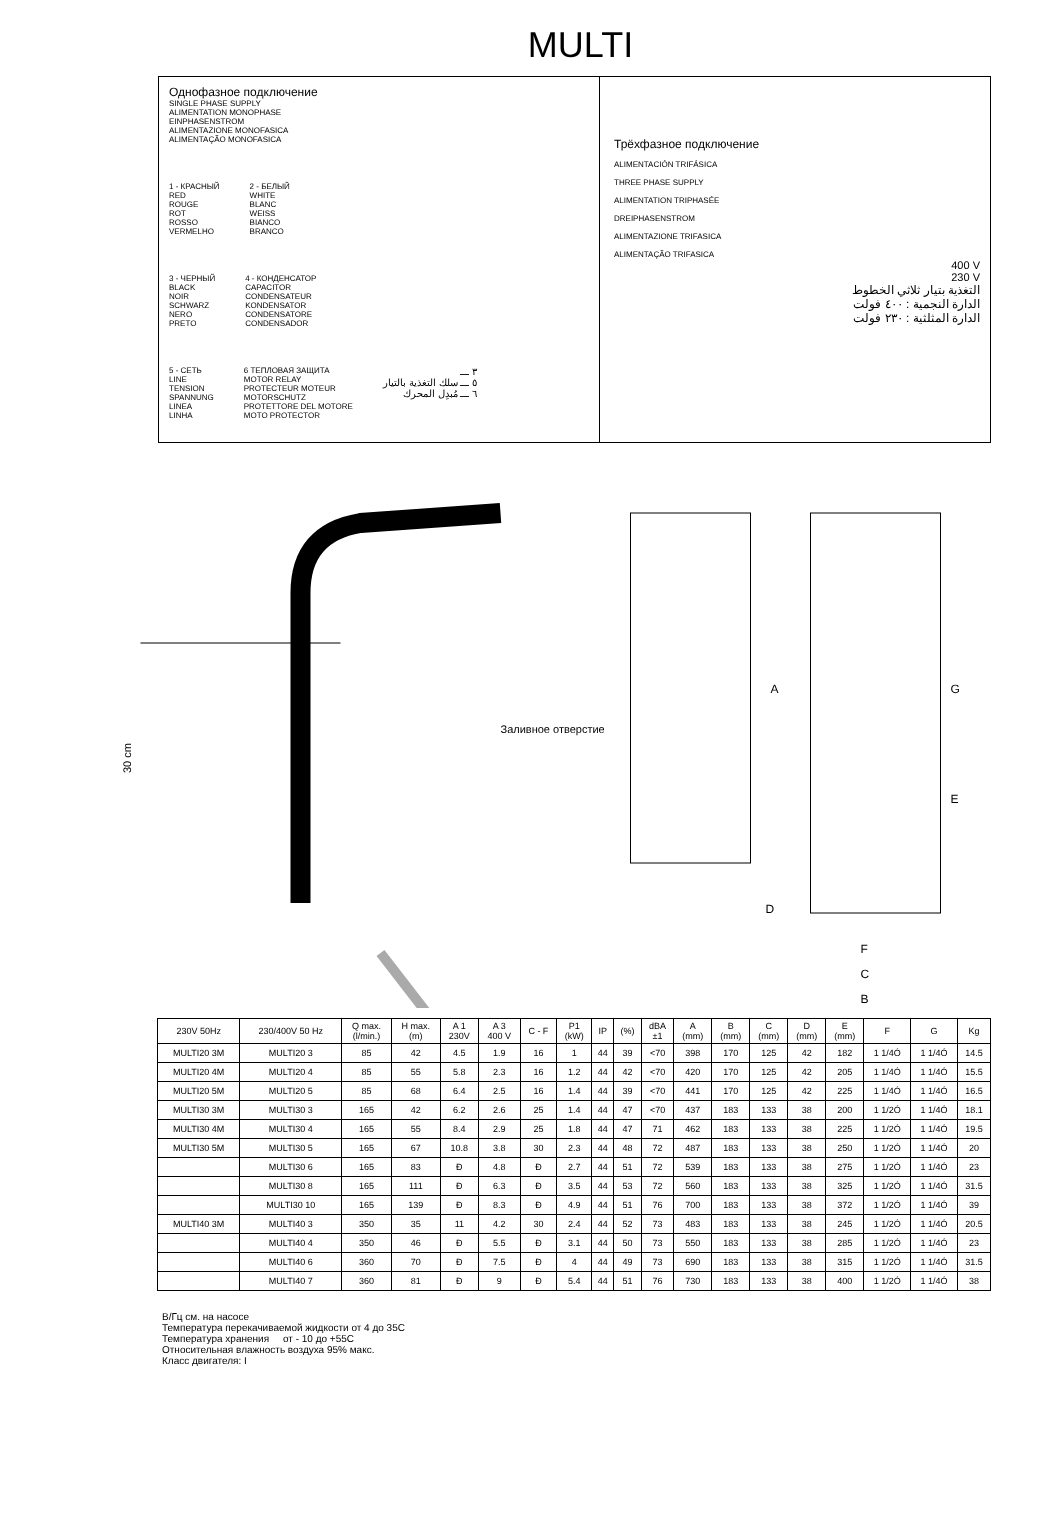MULTI
Однофазное подключение
SINGLE PHASE SUPPLY
ALIMENTATION MONOPHASE
EINPHASENSTROM
ALIMENTAZIONE MONOFASICA
ALIMENTAÇÃO MONOFASICA
1 - КРАСНЫЙ
RED
ROUGE
ROT
ROSSO
VERMELHO
2 - БЕЛЫЙ
WHITE
BLANC
WEISS
BIANCO
BRANCO
3 - ЧЕРНЫЙ
BLACK
NOIR
SCHWARZ
NERO
PRETO
4 - КОНДЕНСАТОР
CAPACITOR
CONDENSATEUR
KONDENSATOR
CONDENSATORE
CONDENSADOR
5 - СЕТЬ
LINE
TENSION
SPANNUNG
LINEA
LINHA
6 ТЕПЛОВАЯ ЗАЩИТА
MOTOR RELAY
PROTECTEUR MOTEUR
MOTORSCHUTZ
PROTETTORE DEL MOTORE
MOTO PROTECTOR
٣ ـــ
٥ ـــ سلك التغذية بالتيار
٦ ـــ مُبدِل المحرك
Трёхфазное подключение
ALIMENTACIÓN TRIFÁSICA
THREE PHASE SUPPLY
ALIMENTATION TRIPHASÉE
DREIPHASENSTROM
ALIMENTAZIONE TRIFASICA
ALIMENTAÇÃO TRIFASICA
400 V
230 V
التغذية بتيار ثلاثي الخطوط
الدارة النجمية : ٤٠٠ فولت
الدارة المثلثية : ٢٣٠ فولت
30 cm
Заливное отверстие
A
G
E
D
F
C
B
| 230V 50Hz | 230/400V 50 Hz | Q max. (l/min.) | H max. (m) | A 1 230V | A 3 400 V | C - F | P1 (kW) | IP | (%) | dBA ±1 | A (mm) | B (mm) | C (mm) | D (mm) | E (mm) | F | G | Kg |
| --- | --- | --- | --- | --- | --- | --- | --- | --- | --- | --- | --- | --- | --- | --- | --- | --- | --- | --- |
| MULTI20 3M | MULTI20 3 | 85 | 42 | 4.5 | 1.9 | 16 | 1 | 44 | 39 | <70 | 398 | 170 | 125 | 42 | 182 | 1 1/4Ó | 1 1/4Ó | 14.5 |
| MULTI20 4M | MULTI20 4 | 85 | 55 | 5.8 | 2.3 | 16 | 1.2 | 44 | 42 | <70 | 420 | 170 | 125 | 42 | 205 | 1 1/4Ó | 1 1/4Ó | 15.5 |
| MULTI20 5M | MULTI20 5 | 85 | 68 | 6.4 | 2.5 | 16 | 1.4 | 44 | 39 | <70 | 441 | 170 | 125 | 42 | 225 | 1 1/4Ó | 1 1/4Ó | 16.5 |
| MULTI30 3M | MULTI30 3 | 165 | 42 | 6.2 | 2.6 | 25 | 1.4 | 44 | 47 | <70 | 437 | 183 | 133 | 38 | 200 | 1 1/2Ó | 1 1/4Ó | 18.1 |
| MULTI30 4M | MULTI30 4 | 165 | 55 | 8.4 | 2.9 | 25 | 1.8 | 44 | 47 | 71 | 462 | 183 | 133 | 38 | 225 | 1 1/2Ó | 1 1/4Ó | 19.5 |
| MULTI30 5M | MULTI30 5 | 165 | 67 | 10.8 | 3.8 | 30 | 2.3 | 44 | 48 | 72 | 487 | 183 | 133 | 38 | 250 | 1 1/2Ó | 1 1/4Ó | 20 |
| | MULTI30 6 | 165 | 83 | Ð | 4.8 | Ð | 2.7 | 44 | 51 | 72 | 539 | 183 | 133 | 38 | 275 | 1 1/2Ó | 1 1/4Ó | 23 |
| | MULTI30 8 | 165 | 111 | Ð | 6.3 | Ð | 3.5 | 44 | 53 | 72 | 560 | 183 | 133 | 38 | 325 | 1 1/2Ó | 1 1/4Ó | 31.5 |
| | MULTI30 10 | 165 | 139 | Ð | 8.3 | Ð | 4.9 | 44 | 51 | 76 | 700 | 183 | 133 | 38 | 372 | 1 1/2Ó | 1 1/4Ó | 39 |
| MULTI40 3M | MULTI40 3 | 350 | 35 | 11 | 4.2 | 30 | 2.4 | 44 | 52 | 73 | 483 | 183 | 133 | 38 | 245 | 1 1/2Ó | 1 1/4Ó | 20.5 |
| | MULTI40 4 | 350 | 46 | Ð | 5.5 | Ð | 3.1 | 44 | 50 | 73 | 550 | 183 | 133 | 38 | 285 | 1 1/2Ó | 1 1/4Ó | 23 |
| | MULTI40 6 | 360 | 70 | Ð | 7.5 | Ð | 4 | 44 | 49 | 73 | 690 | 183 | 133 | 38 | 315 | 1 1/2Ó | 1 1/4Ó | 31.5 |
| | MULTI40 7 | 360 | 81 | Ð | 9 | Ð | 5.4 | 44 | 51 | 76 | 730 | 183 | 133 | 38 | 400 | 1 1/2Ó | 1 1/4Ó | 38 |
В/Гц см. на насосе
Температура перекачиваемой жидкости от 4 до 35C
Температура хранения от - 10 до +55C
Относительная влажность воздуха 95% макс.
Класс двигателя: I